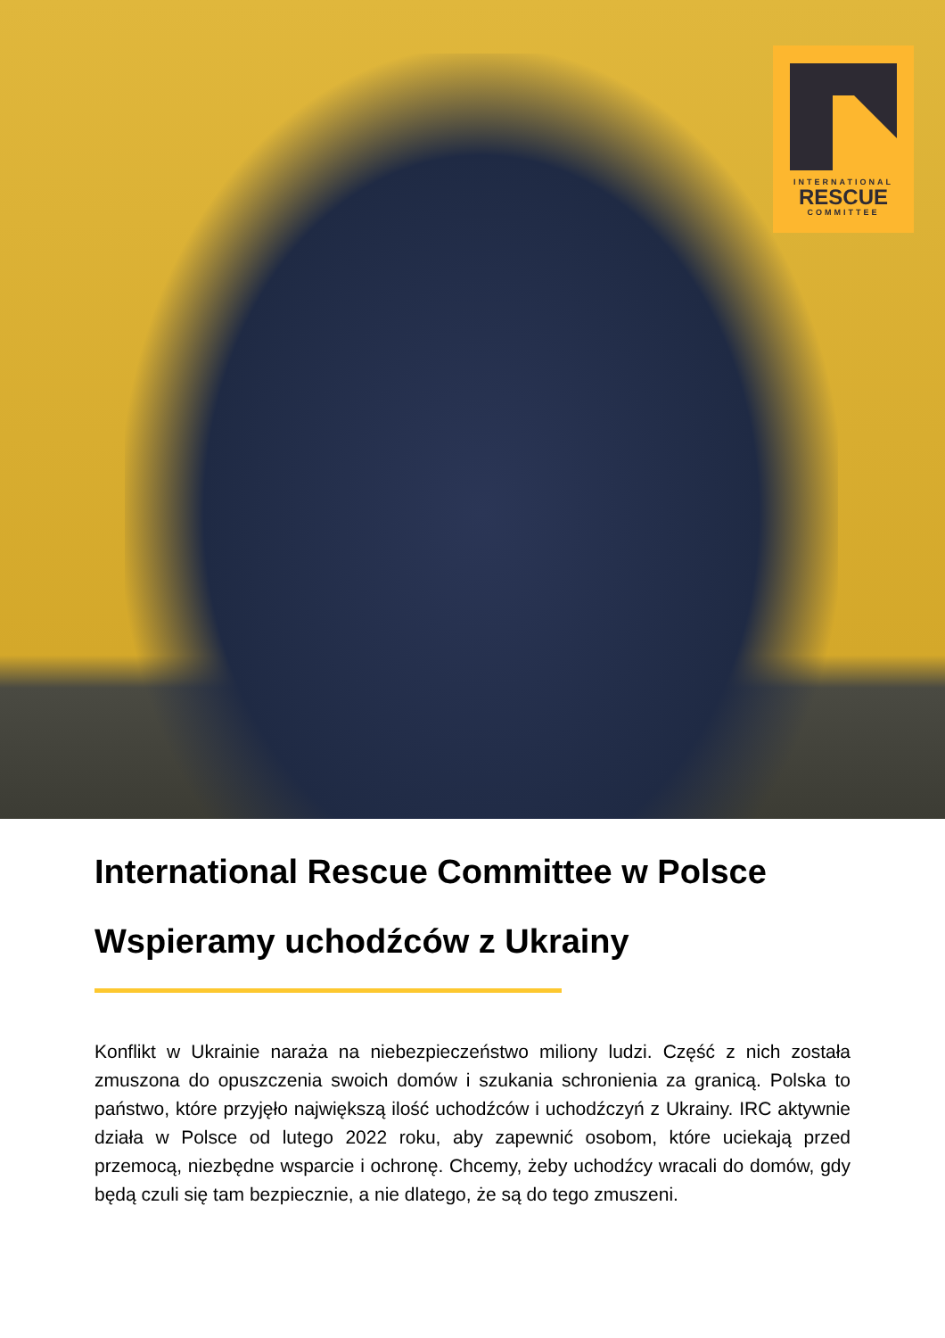INTERNATIONAL
RESCUE
COMMITTEE
International Rescue Committee w Polsce
Wspieramy uchodźców z Ukrainy
Konflikt w Ukrainie naraża na niebezpieczeństwo miliony ludzi. Część z nich została zmuszona do opuszczenia swoich domów i szukania schronienia za granicą. Polska to państwo, które przyjęło największą ilość uchodźców i uchodźczyń z Ukrainy. IRC aktywnie działa w Polsce od lutego 2022 roku, aby zapewnić osobom, które uciekają przed przemocą, niezbędne wsparcie i ochronę. Chcemy, żeby uchodźcy wracali do domów, gdy będą czuli się tam bezpiecznie, a nie dlatego, że są do tego zmuszeni.